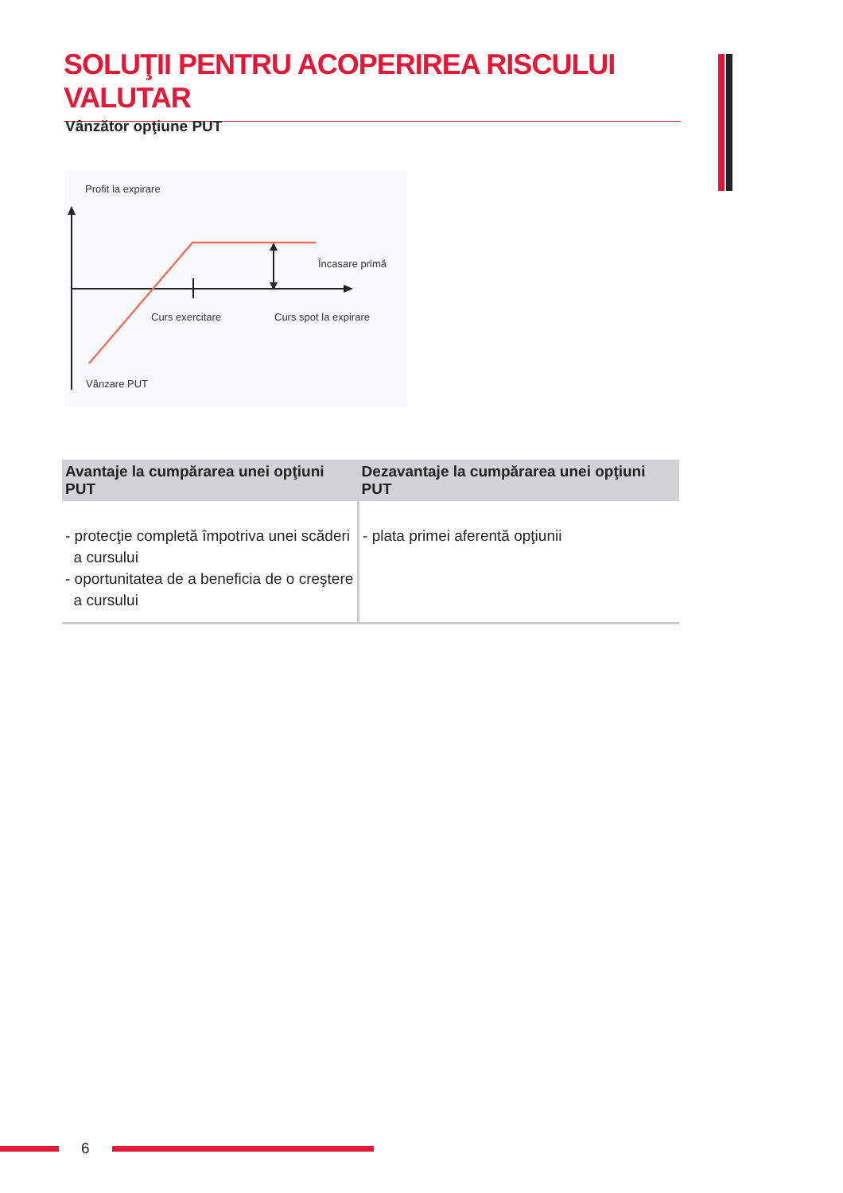SOLUŢII PENTRU ACOPERIREA RISCULUI VALUTAR
Vânzător opţiune PUT
Profit la expirare
Încasare primă
Curs exercitare
Curs spot la expirare
Vânzare PUT
| Avantaje la cumpărarea unei opţiuni PUT | Dezavantaje la cumpărarea unei opţiuni PUT |
| --- | --- |
| - protecţie completă împotriva unei scăderi a cursului - oportunitatea de a beneficia de o creştere a cursului | - plata primei aferentă opţiunii |
6